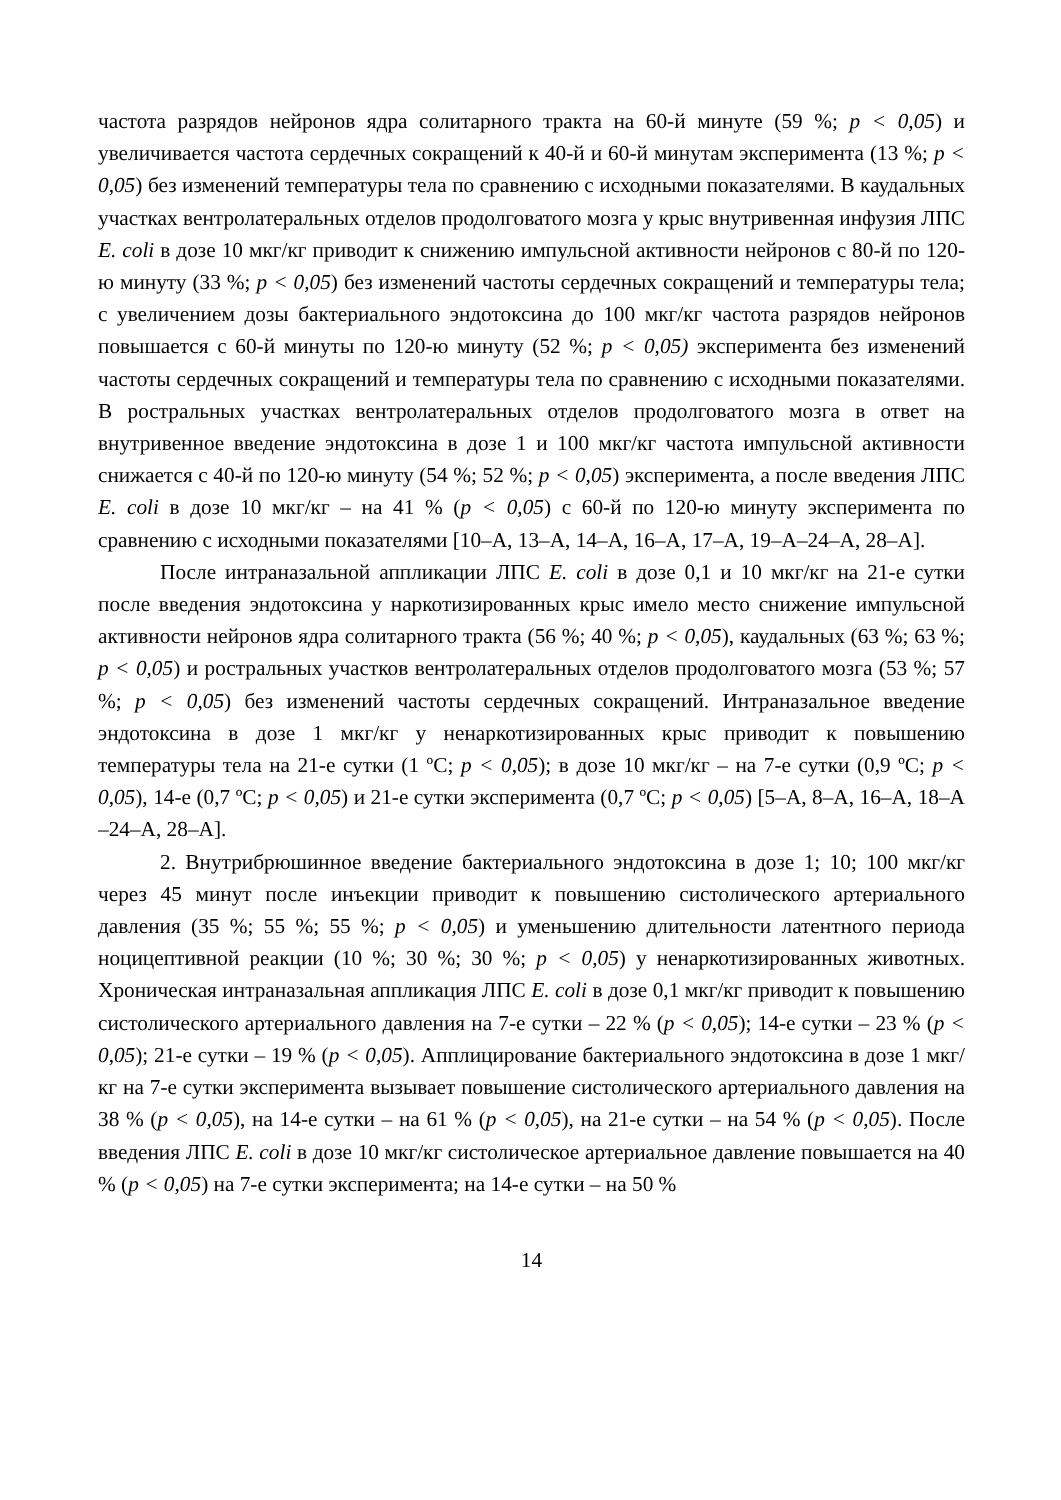частота разрядов нейронов ядра солитарного тракта на 60-й минуте (59 %; p < 0,05) и увеличивается частота сердечных сокращений к 40-й и 60-й минутам эксперимента (13 %; p < 0,05) без изменений температуры тела по сравнению с исходными показателями. В каудальных участках вентролатеральных отделов продолговатого мозга у крыс внутривенная инфузия ЛПС E. coli в дозе 10 мкг/кг приводит к снижению импульсной активности нейронов с 80-й по 120-ю минуту (33 %; p < 0,05) без изменений частоты сердечных сокращений и температуры тела; с увеличением дозы бактериального эндотоксина до 100 мкг/кг частота разрядов нейронов повышается с 60-й минуты по 120-ю минуту (52 %; p < 0,05) эксперимента без изменений частоты сердечных сокращений и температуры тела по сравнению с исходными показателями. В ростральных участках вентролатеральных отделов продолговатого мозга в ответ на внутривенное введение эндотоксина в дозе 1 и 100 мкг/кг частота импульсной активности снижается с 40-й по 120-ю минуту (54 %; 52 %; p < 0,05) эксперимента, а после введения ЛПС E. coli в дозе 10 мкг/кг – на 41 % (p < 0,05) с 60-й по 120-ю минуту эксперимента по сравнению с исходными показателями [10–А, 13–А, 14–А, 16–А, 17–А, 19–А–24–А, 28–А].
После интраназальной аппликации ЛПС E. coli в дозе 0,1 и 10 мкг/кг на 21-е сутки после введения эндотоксина у наркотизированных крыс имело место снижение импульсной активности нейронов ядра солитарного тракта (56 %; 40 %; p < 0,05), каудальных (63 %; 63 %; p < 0,05) и ростральных участков вентролатеральных отделов продолговатого мозга (53 %; 57 %; p < 0,05) без изменений частоты сердечных сокращений. Интраназальное введение эндотоксина в дозе 1 мкг/кг у ненаркотизированных крыс приводит к повышению температуры тела на 21-е сутки (1 ºС; p < 0,05); в дозе 10 мкг/кг – на 7-е сутки (0,9 ºС; p < 0,05), 14-е (0,7 ºС; p < 0,05) и 21-е сутки эксперимента (0,7 ºС; p < 0,05) [5–А, 8–А, 16–А, 18–А –24–А, 28–А].
2. Внутрибрюшинное введение бактериального эндотоксина в дозе 1; 10; 100 мкг/кг через 45 минут после инъекции приводит к повышению систолического артериального давления (35 %; 55 %; 55 %; p < 0,05) и уменьшению длительности латентного периода ноцицептивной реакции (10 %; 30 %; 30 %; p < 0,05) у ненаркотизированных животных. Хроническая интраназальная аппликация ЛПС E. coli в дозе 0,1 мкг/кг приводит к повышению систолического артериального давления на 7-е сутки – 22 % (p < 0,05); 14-е сутки – 23 % (p < 0,05); 21-е сутки – 19 % (p < 0,05). Апплицирование бактериального эндотоксина в дозе 1 мкг/кг на 7-е сутки эксперимента вызывает повышение систолического артериального давления на 38 % (p < 0,05), на 14-е сутки – на 61 % (p < 0,05), на 21-е сутки – на 54 % (p < 0,05). После введения ЛПС E. coli в дозе 10 мкг/кг систолическое артериальное давление повышается на 40 % (p < 0,05) на 7-е сутки эксперимента; на 14-е сутки – на 50 %
14